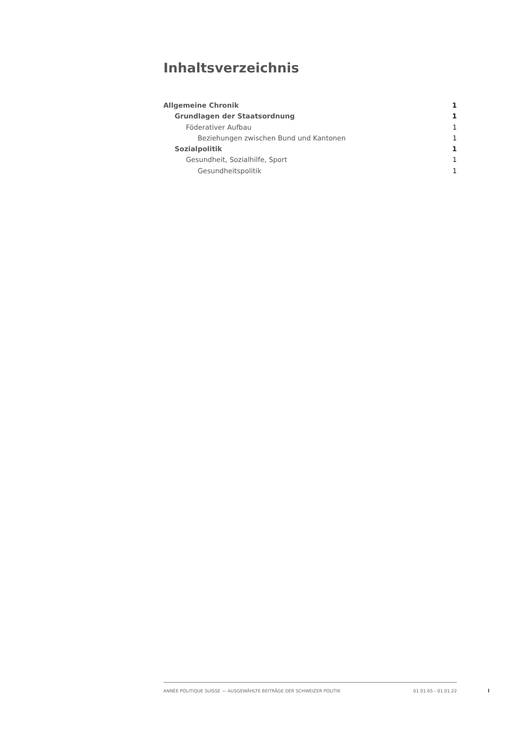Inhaltsverzeichnis
Allgemeine Chronik 1
Grundlagen der Staatsordnung 1
Föderativer Aufbau 1
Beziehungen zwischen Bund und Kantonen 1
Sozialpolitik 1
Gesundheit, Sozialhilfe, Sport 1
Gesundheitspolitik 1
ANNÉE POLITIQUE SUISSE — AUSGEWÄHLTE BEITRÄGE DER SCHWEIZER POLITIK 01.01.65 - 01.01.22
I